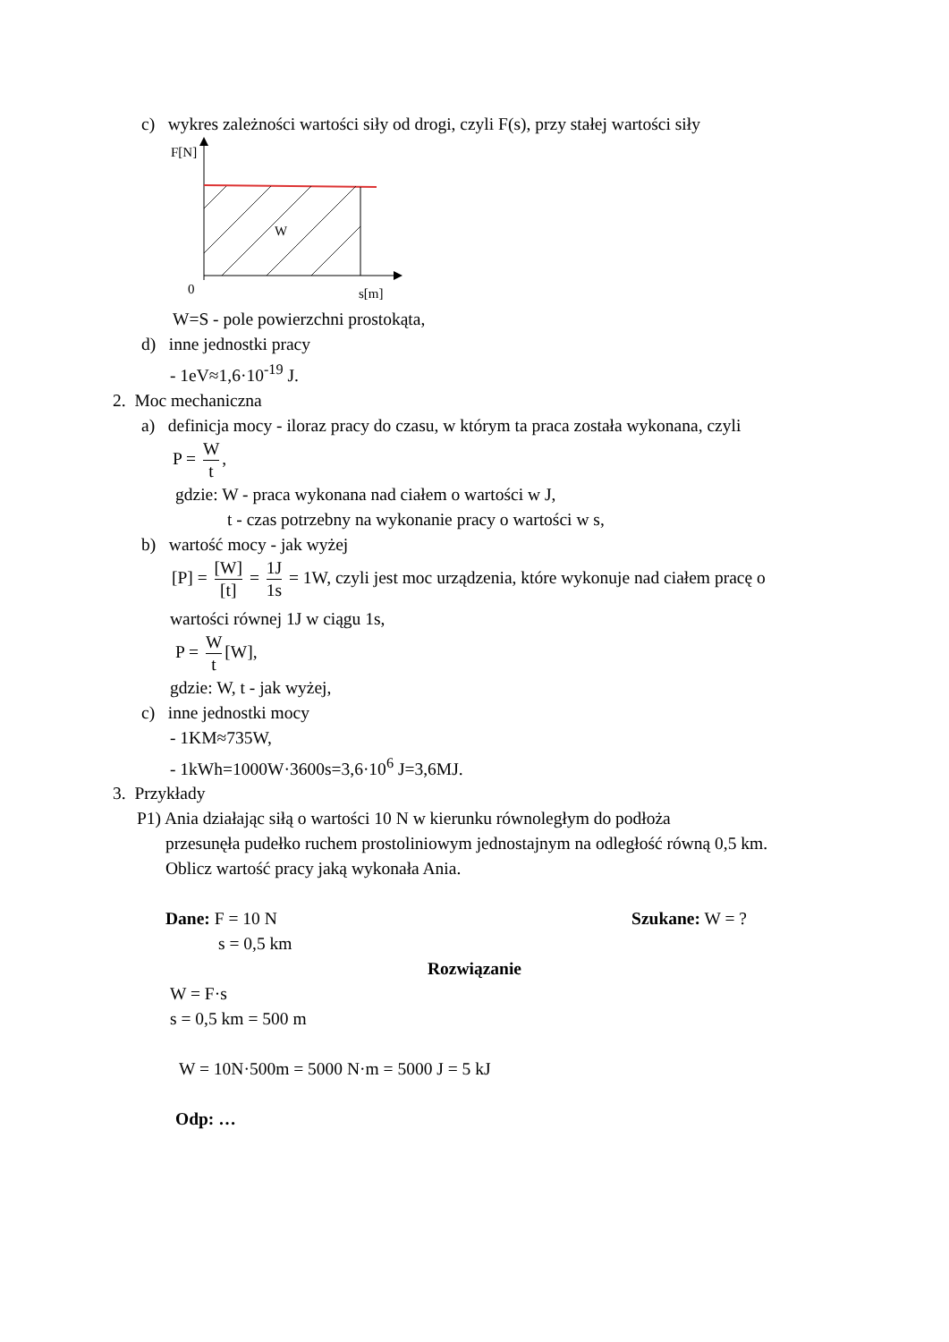c) wykres zależności wartości siły od drogi, czyli F(s), przy stałej wartości siły
F[N]
W
0
s[m]
W=S - pole powierzchni prostokąta,
d) inne jednostki pracy
- 1eV≈1,6·10<sup>-19</sup> J.
2. Moc mechaniczna
a) definicja mocy - iloraz pracy do czasu, w którym ta praca została wykonana, czyli
P = W t,
gdzie: W - praca wykonana nad ciałem o wartości w J,
t - czas potrzebny na wykonanie pracy o wartości w s,
b) wartość mocy - jak wyżej
[P] = [W] [t] = 1J 1s = 1W, czyli jest moc urządzenia, które wykonuje nad ciałem pracę o
wartości równej 1J w ciągu 1s,
P = W t [W],
gdzie: W, t - jak wyżej,
c) inne jednostki mocy
- 1KM≈735W,
- 1kWh=1000W·3600s=3,6·10<sup>6</sup> J=3,6MJ.
3. Przykłady
P1) Ania działając siłą o wartości 10 N w kierunku równoległym do podłoża
przesunęła pudełko ruchem prostoliniowym jednostajnym na odległość równą 0,5 km.
Oblicz wartość pracy jaką wykonała Ania.
Dane: F = 10 N Szukane: W = ?
s = 0,5 km
Rozwiązanie
W = F·s
s = 0,5 km = 500 m
W = 10N·500m = 5000 N·m = 5000 J = 5 kJ
Odp: …